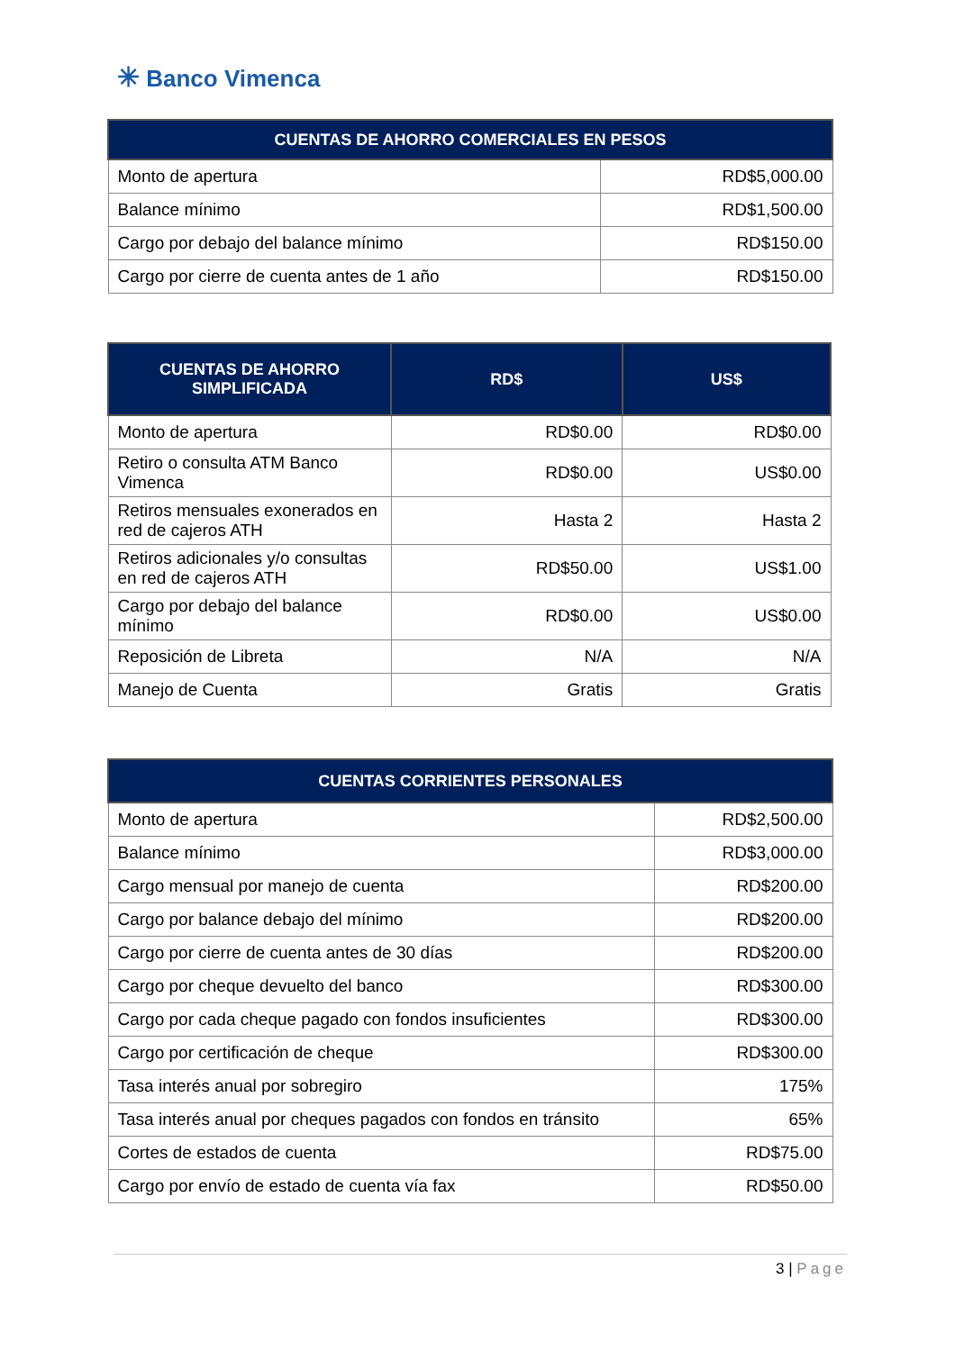✳ Banco Vimenca
| CUENTAS DE AHORRO COMERCIALES EN PESOS | |
| --- | --- |
| Monto de apertura | RD$5,000.00 |
| Balance mínimo | RD$1,500.00 |
| Cargo por debajo del balance mínimo | RD$150.00 |
| Cargo por cierre de cuenta antes de 1 año | RD$150.00 |
| CUENTAS DE AHORRO SIMPLIFICADA | RD$ | US$ |
| --- | --- | --- |
| Monto de apertura | RD$0.00 | RD$0.00 |
| Retiro o consulta ATM Banco Vimenca | RD$0.00 | US$0.00 |
| Retiros mensuales exonerados en red de cajeros ATH | Hasta 2 | Hasta 2 |
| Retiros adicionales y/o consultas en red de cajeros ATH | RD$50.00 | US$1.00 |
| Cargo por debajo del balance mínimo | RD$0.00 | US$0.00 |
| Reposición de Libreta | N/A | N/A |
| Manejo de Cuenta | Gratis | Gratis |
| CUENTAS CORRIENTES PERSONALES | |
| --- | --- |
| Monto de apertura | RD$2,500.00 |
| Balance mínimo | RD$3,000.00 |
| Cargo mensual por manejo de cuenta | RD$200.00 |
| Cargo por balance debajo del mínimo | RD$200.00 |
| Cargo por cierre de cuenta antes de 30 días | RD$200.00 |
| Cargo por cheque devuelto del banco | RD$300.00 |
| Cargo por cada cheque pagado con fondos insuficientes | RD$300.00 |
| Cargo por certificación de cheque | RD$300.00 |
| Tasa interés anual por sobregiro | 175% |
| Tasa interés anual por cheques pagados con fondos en tránsito | 65% |
| Cortes de estados de cuenta | RD$75.00 |
| Cargo por envío de estado de cuenta vía fax | RD$50.00 |
3 | Page